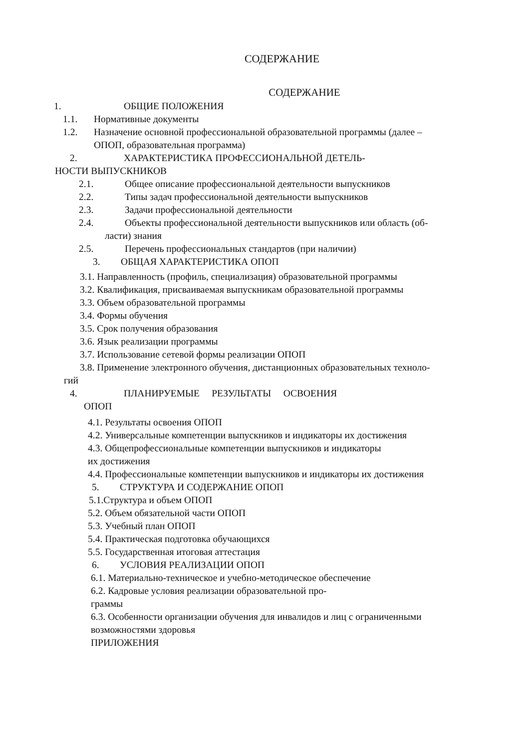СОДЕРЖАНИЕ
СОДЕРЖАНИЕ
1. ОБЩИЕ ПОЛОЖЕНИЯ
1.1. Нормативные документы
1.2. Назначение основной профессиональной образовательной программы (далее –
ОПОП, образовательная программа)
2. ХАРАКТЕРИСТИКА ПРОФЕССИОНАЛЬНОЙ ДЕТЕЛЬ-
НОСТИ ВЫПУСКНИКОВ
2.1. Общее описание профессиональной деятельности выпускников
2.2. Типы задач профессиональной деятельности выпускников
2.3. Задачи профессиональной деятельности
2.4. Объекты профессиональной деятельности выпускников или область (об-
ласти) знания
2.5. Перечень профессиональных стандартов (при наличии)
3. ОБЩАЯ ХАРАКТЕРИСТИКА ОПОП
3.1. Направленность (профиль, специализация) образовательной программы
3.2. Квалификация, присваиваемая выпускникам образовательной программы
3.3. Объем образовательной программы
3.4. Формы обучения
3.5. Срок получения образования
3.6. Язык реализации программы
3.7. Использование сетевой формы реализации ОПОП
3.8. Применение электронного обучения, дистанционных образовательных техноло-
гий
4. ПЛАНИРУЕМЫЕ РЕЗУЛЬТАТЫ ОСВОЕНИЯ
ОПОП
4.1. Результаты освоения ОПОП
4.2. Универсальные компетенции выпускников и индикаторы их достижения
4.3. Общепрофессиональные компетенции выпускников и индикаторы
их достижения
4.4. Профессиональные компетенции выпускников и индикаторы их достижения
5. СТРУКТУРА И СОДЕРЖАНИЕ ОПОП
5.1.Структура и объем ОПОП
5.2. Объем обязательной части ОПОП
5.3. Учебный план ОПОП
5.4. Практическая подготовка обучающихся
5.5. Государственная итоговая аттестация
6. УСЛОВИЯ РЕАЛИЗАЦИИ ОПОП
6.1. Материально-техническое и учебно-методическое обеспечение
6.2. Кадровые условия реализации образовательной про-
граммы
6.3. Особенности организации обучения для инвалидов и лиц с ограниченными
возможностями здоровья
ПРИЛОЖЕНИЯ